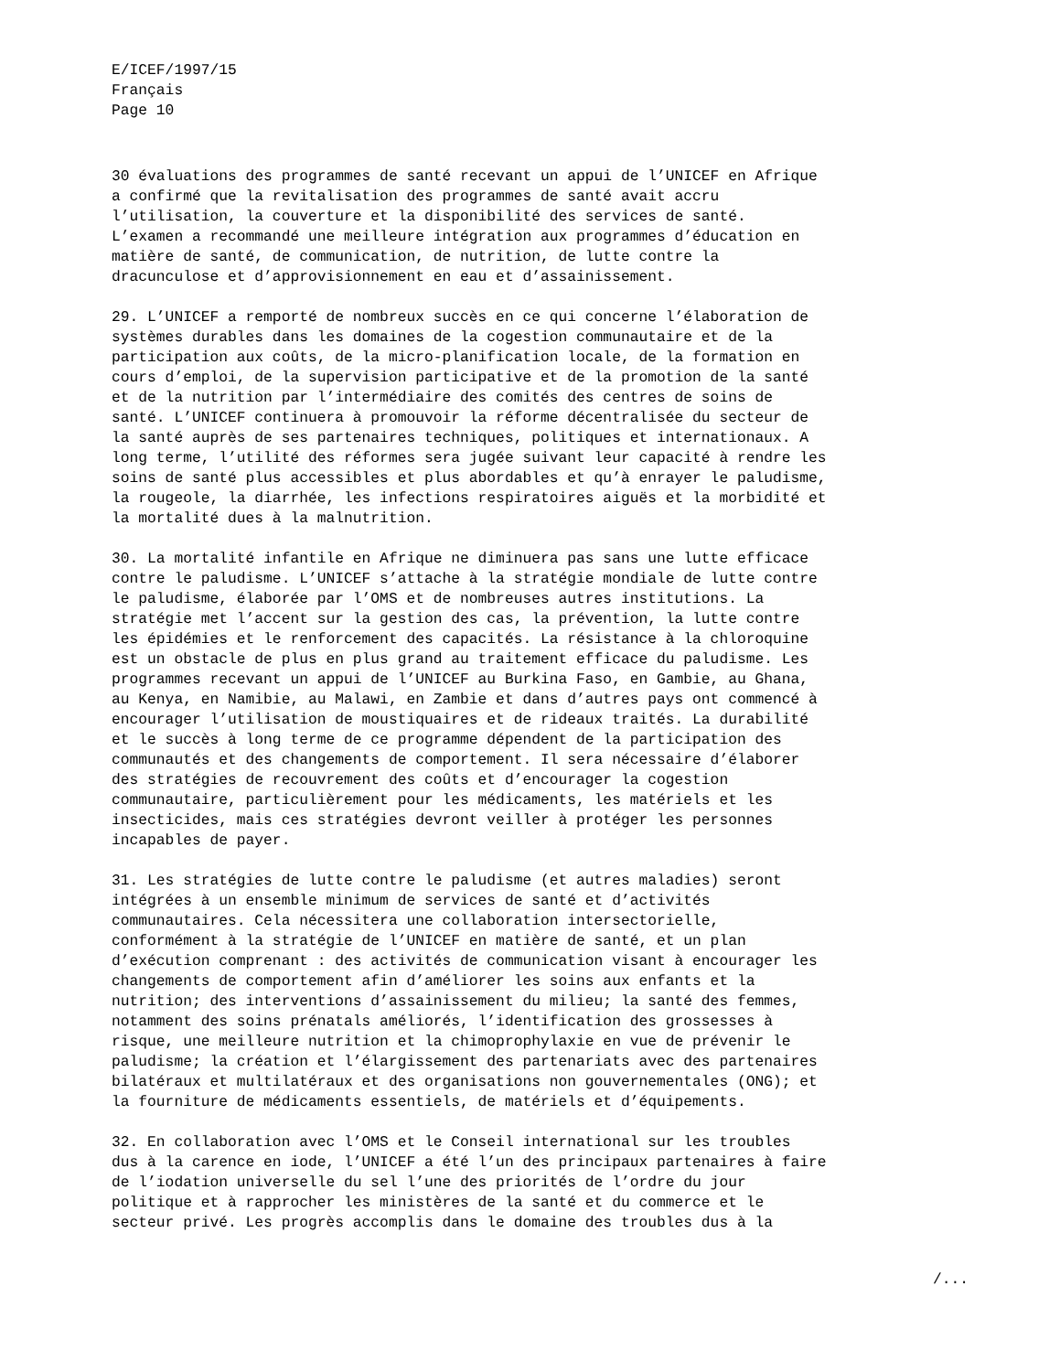E/ICEF/1997/15 Français Page 10
30 évaluations des programmes de santé recevant un appui de l’UNICEF en Afrique a confirmé que la revitalisation des programmes de santé avait accru l’utilisation, la couverture et la disponibilité des services de santé. L’examen a recommandé une meilleure intégration aux programmes d’éducation en matière de santé, de communication, de nutrition, de lutte contre la dracunculose et d’approvisionnement en eau et d’assainissement.
29. L’UNICEF a remporté de nombreux succès en ce qui concerne l’élaboration de systèmes durables dans les domaines de la cogestion communautaire et de la participation aux coûts, de la micro-planification locale, de la formation en cours d’emploi, de la supervision participative et de la promotion de la santé et de la nutrition par l’intermédiaire des comités des centres de soins de santé. L’UNICEF continuera à promouvoir la réforme décentralisée du secteur de la santé auprès de ses partenaires techniques, politiques et internationaux. A long terme, l’utilité des réformes sera jugée suivant leur capacité à rendre les soins de santé plus accessibles et plus abordables et qu’à enrayer le paludisme, la rougeole, la diarrhée, les infections respiratoires aiguës et la morbidité et la mortalité dues à la malnutrition.
30. La mortalité infantile en Afrique ne diminuera pas sans une lutte efficace contre le paludisme. L’UNICEF s’attache à la stratégie mondiale de lutte contre le paludisme, élaborée par l’OMS et de nombreuses autres institutions. La stratégie met l’accent sur la gestion des cas, la prévention, la lutte contre les épidémies et le renforcement des capacités. La résistance à la chloroquine est un obstacle de plus en plus grand au traitement efficace du paludisme. Les programmes recevant un appui de l’UNICEF au Burkina Faso, en Gambie, au Ghana, au Kenya, en Namibie, au Malawi, en Zambie et dans d’autres pays ont commencé à encourager l’utilisation de moustiquaires et de rideaux traités. La durabilité et le succès à long terme de ce programme dépendent de la participation des communautés et des changements de comportement. Il sera nécessaire d’élaborer des stratégies de recouvrement des coûts et d’encourager la cogestion communautaire, particulièrement pour les médicaments, les matériels et les insecticides, mais ces stratégies devront veiller à protéger les personnes incapables de payer.
31. Les stratégies de lutte contre le paludisme (et autres maladies) seront intégrées à un ensemble minimum de services de santé et d’activités communautaires. Cela nécessitera une collaboration intersectorielle, conformément à la stratégie de l’UNICEF en matière de santé, et un plan d’exécution comprenant : des activités de communication visant à encourager les changements de comportement afin d’améliorer les soins aux enfants et la nutrition; des interventions d’assainissement du milieu; la santé des femmes, notamment des soins prénatals améliorés, l’identification des grossesses à risque, une meilleure nutrition et la chimoprophylaxie en vue de prévenir le paludisme; la création et l’élargissement des partenariats avec des partenaires bilatéraux et multilatéraux et des organisations non gouvernementales (ONG); et la fourniture de médicaments essentiels, de matériels et d’équipements.
32. En collaboration avec l’OMS et le Conseil international sur les troubles dus à la carence en iode, l’UNICEF a été l’un des principaux partenaires à faire de l’iodation universelle du sel l’une des priorités de l’ordre du jour politique et à rapprocher les ministères de la santé et du commerce et le secteur privé. Les progrès accomplis dans le domaine des troubles dus à la
/...